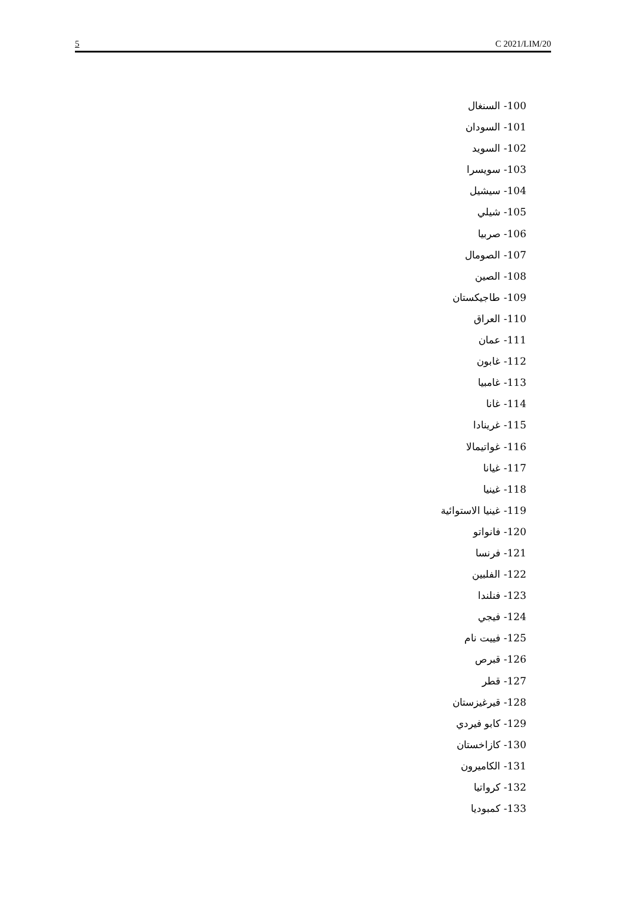5 C 2021/LIM/20
100- السنغال
101- السودان
102- السويد
103- سويسرا
104- سيشيل
105- شيلي
106- صربيا
107- الصومال
108- الصين
109- طاجيكستان
110- العراق
111- عمان
112- غابون
113- غامبيا
114- غانا
115- غرينادا
116- غواتيمالا
117- غيانا
118- غينيا
119- غينيا الاستوائية
120- فانواتو
121- فرنسا
122- الفلبين
123- فنلندا
124- فيجي
125- فييت نام
126- قبرص
127- قطر
128- قيرغيزستان
129- كابو فيردي
130- كازاخستان
131- الكاميرون
132- كرواتيا
133- كمبوديا